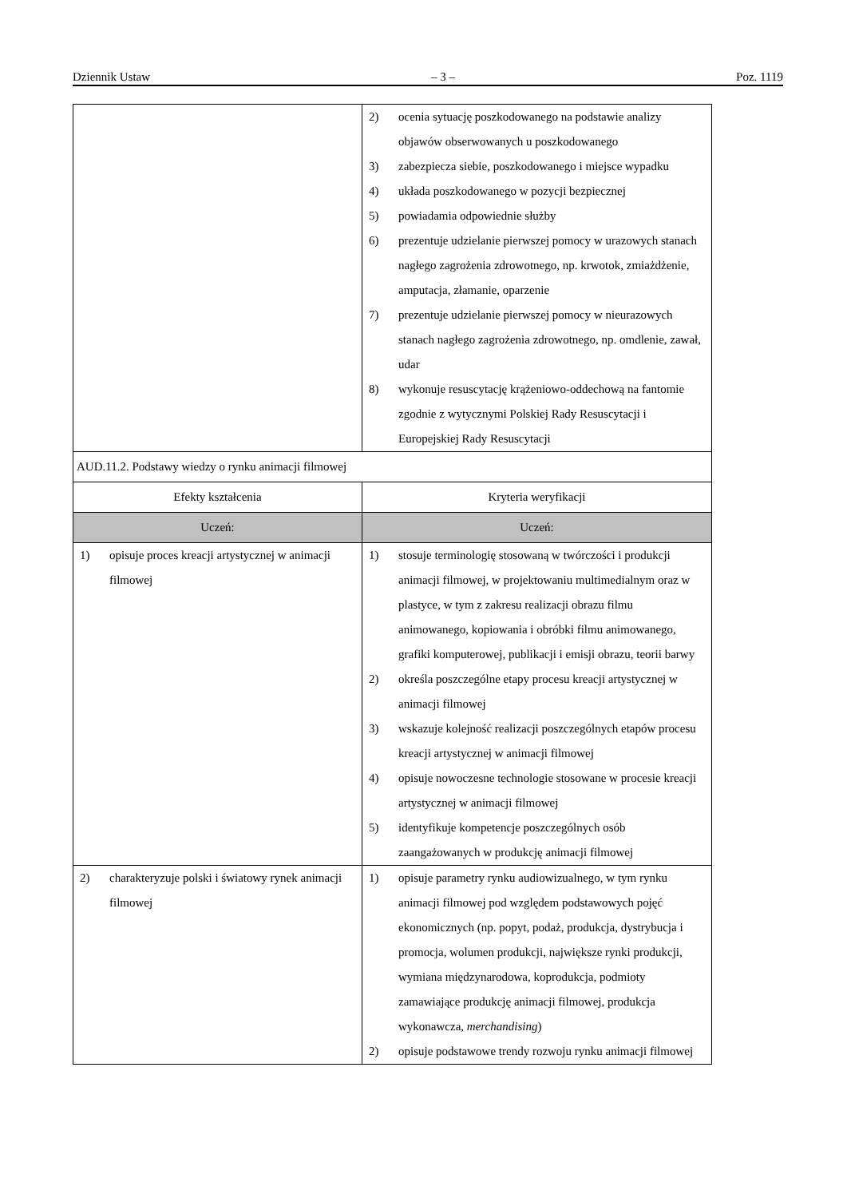Dziennik Ustaw – 3 – Poz. 1119
| | 2) ocenia sytuację poszkodowanego na podstawie analizy objawów obserwowanych u poszkodowanego 3) zabezpiecza siebie, poszkodowanego i miejsce wypadku 4) układa poszkodowanego w pozycji bezpiecznej 5) powiadamia odpowiednie służby 6) prezentuje udzielanie pierwszej pomocy w urazowych stanach nagłego zagrożenia zdrowotnego, np. krwotok, zmiażdżenie, amputacja, złamanie, oparzenie 7) prezentuje udzielanie pierwszej pomocy w nieurazowych stanach nagłego zagrożenia zdrowotnego, np. omdlenie, zawał, udar 8) wykonuje resuscytację krążeniowo-oddechową na fantomie zgodnie z wytycznymi Polskiej Rady Resuscytacji i Europejskiej Rady Resuscytacji |
| AUD.11.2. Podstawy wiedzy o rynku animacji filmowej | |
| Efekty kształcenia | Kryteria weryfikacji |
| Uczeń: | Uczeń: |
| 1) opisuje proces kreacji artystycznej w animacji filmowej | 1) stosuje terminologię stosowaną w twórczości i produkcji animacji filmowej, w projektowaniu multimedialnym oraz w plastyce, w tym z zakresu realizacji obrazu filmu animowanego, kopiowania i obróbki filmu animowanego, grafiki komputerowej, publikacji i emisji obrazu, teorii barwy 2) określa poszczególne etapy procesu kreacji artystycznej w animacji filmowej 3) wskazuje kolejność realizacji poszczególnych etapów procesu kreacji artystycznej w animacji filmowej 4) opisuje nowoczesne technologie stosowane w procesie kreacji artystycznej w animacji filmowej 5) identyfikuje kompetencje poszczególnych osób zaangażowanych w produkcję animacji filmowej |
| 2) charakteryzuje polski i światowy rynek animacji filmowej | 1) opisuje parametry rynku audiowizualnego, w tym rynku animacji filmowej pod względem podstawowych pojęć ekonomicznych (np. popyt, podaż, produkcja, dystrybucja i promocja, wolumen produkcji, największe rynki produkcji, wymiana międzynarodowa, koprodukcja, podmioty zamawiające produkcję animacji filmowej, produkcja wykonawcza, merchandising ) 2) opisuje podstawowe trendy rozwoju rynku animacji filmowej |